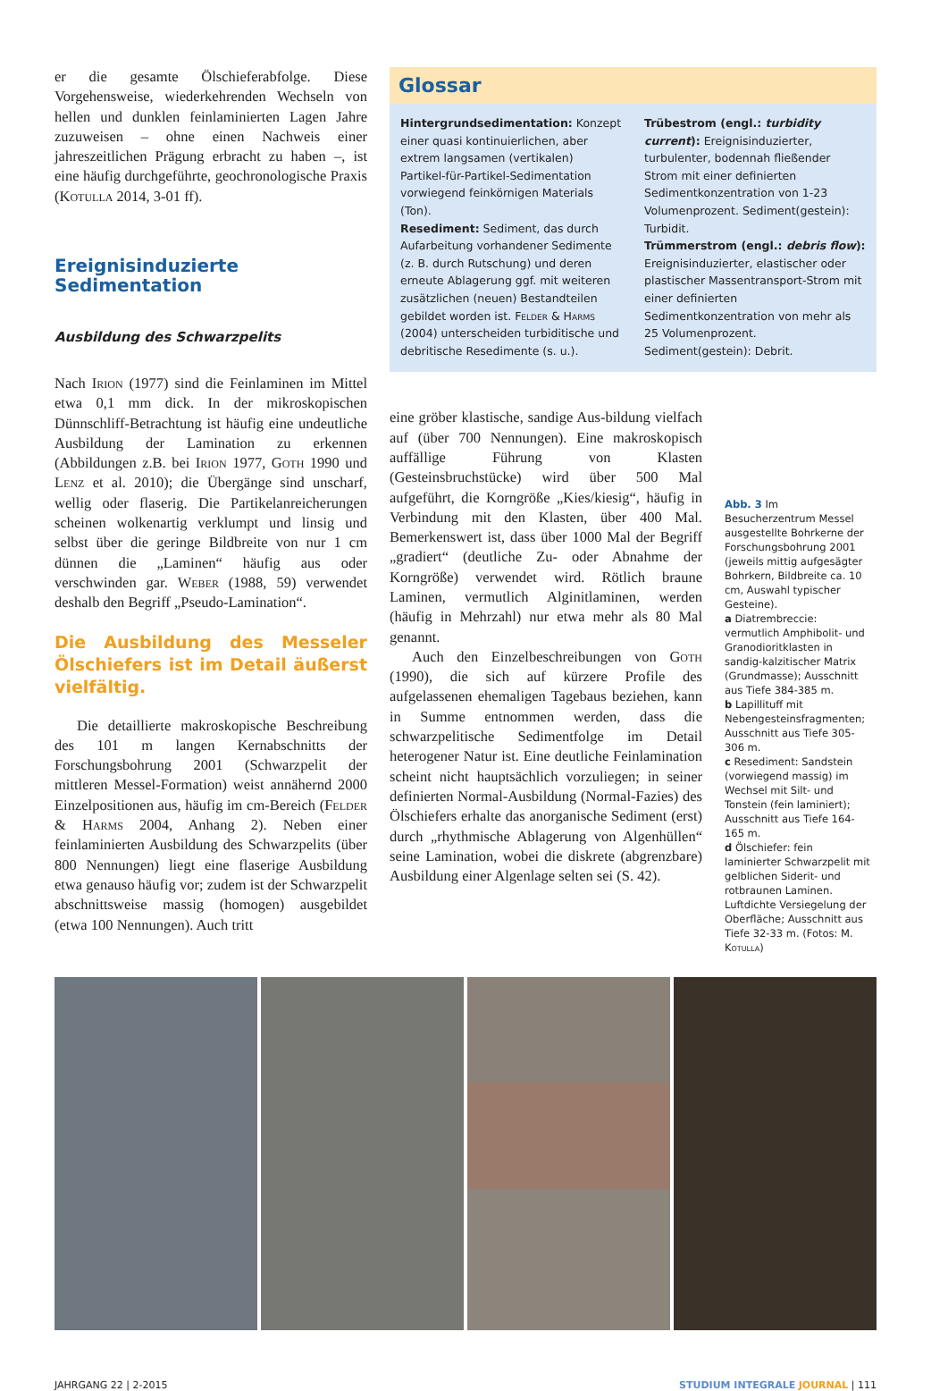er die gesamte Ölschieferabfolge. Diese Vorgehensweise, wiederkehrenden Wechseln von hellen und dunklen feinlaminierten Lagen Jahre zuzuweisen – ohne einen Nachweis einer jahreszeitlichen Prägung erbracht zu haben –, ist eine häufig durchgeführte, geochronologische Praxis (Kotulla 2014, 3-01 ff).
Ereignisinduzierte Sedimentation
Ausbildung des Schwarzpelits
Nach Irion (1977) sind die Feinlaminen im Mittel etwa 0,1 mm dick. In der mikroskopischen Dünnschliff-Betrachtung ist häufig eine undeutliche Ausbildung der Lamination zu erkennen (Abbildungen z.B. bei Irion 1977, Goth 1990 und Lenz et al. 2010); die Übergänge sind unscharf, wellig oder flaserig. Die Partikelanreicherungen scheinen wolkenartig verklumpt und linsig und selbst über die geringe Bildbreite von nur 1 cm dünnen die „Laminen“ häufig aus oder verschwinden gar. Weber (1988, 59) verwendet deshalb den Begriff „Pseudo-Lamination“.
Die Ausbildung des Messeler Ölschiefers ist im Detail äußerst vielfältig.
Die detaillierte makroskopische Beschreibung des 101 m langen Kernabschnitts der Forschungsbohrung 2001 (Schwarzpelit der mittleren Messel-Formation) weist annähernd 2000 Einzelpositionen aus, häufig im cm-Bereich (Felder & Harms 2004, Anhang 2). Neben einer feinlaminierten Ausbildung des Schwarzpelits (über 800 Nennungen) liegt eine flaserige Ausbildung etwa genauso häufig vor; zudem ist der Schwarzpelit abschnittsweise massig (homogen) ausgebildet (etwa 100 Nennungen). Auch tritt
Glossar
Hintergrundsedimentation: Konzept einer quasi kontinuierlichen, aber extrem langsamen (vertikalen) Partikel-für-Partikel-Sedimentation vorwiegend feinkörnigen Materials (Ton).
Resediment: Sediment, das durch Aufarbeitung vorhandener Sedimente (z. B. durch Rutschung) und deren erneute Ablagerung ggf. mit weiteren zusätzlichen (neuen) Bestandteilen gebildet worden ist. Felder & Harms (2004) unterscheiden turbiditische und debritische Resedimente (s. u.).
Trübestrom (engl.: turbidity current): Ereignisinduzierter, turbulenter, bodennah fließender Strom mit einer definierten Sedimentkonzentration von 1-23 Volumenprozent. Sediment(gestein): Turbidit.
Trümmerstrom (engl.: debris flow): Ereignisinduzierter, elastischer oder plastischer Massentransport-Strom mit einer definierten Sedimentkonzentration von mehr als 25 Volumenprozent. Sediment(gestein): Debrit.
eine gröber klastische, sandige Aus-bildung vielfach auf (über 700 Nennungen). Eine makroskopisch auffällige Führung von Klasten (Gesteinsbruchstücke) wird über 500 Mal aufgeführt, die Korngröße „Kies/kiesig“, häufig in Verbindung mit den Klasten, über 400 Mal. Bemerkenswert ist, dass über 1000 Mal der Begriff „gradiert“ (deutliche Zu- oder Abnahme der Korngröße) verwendet wird. Rötlich braune Laminen, vermutlich Alginitlaminen, werden (häufig in Mehrzahl) nur etwa mehr als 80 Mal genannt.
Auch den Einzelbeschreibungen von Goth (1990), die sich auf kürzere Profile des aufgelassenen ehemaligen Tagebaus beziehen, kann in Summe entnommen werden, dass die schwarzpelitische Sedimentfolge im Detail heterogener Natur ist. Eine deutliche Feinlamination scheint nicht hauptsächlich vorzuliegen; in seiner definierten Normal-Ausbildung (Normal-Fazies) des Ölschiefers erhalte das anorganische Sediment (erst) durch „rhythmische Ablagerung von Algenhüllen“ seine Lamination, wobei die diskrete (abgrenzbare) Ausbildung einer Algenlage selten sei (S. 42).
Abb. 3 Im Besucherzentrum Messel ausgestellte Bohrkerne der Forschungsbohrung 2001 (jeweils mittig aufgesägter Bohrkern, Bildbreite ca. 10 cm, Auswahl typischer Gesteine).
a Diatrembreccie: vermutlich Amphibolit- und Granodioritklasten in sandig-kalzitischer Matrix (Grundmasse); Ausschnitt aus Tiefe 384-385 m.
b Lapillituff mit Nebengesteinsfragmenten; Ausschnitt aus Tiefe 305-306 m.
c Resediment: Sandstein (vorwiegend massig) im Wechsel mit Silt- und Tonstein (fein laminiert); Ausschnitt aus Tiefe 164-165 m.
d Ölschiefer: fein laminierter Schwarzpelit mit gelblichen Siderit- und rotbraunen Laminen. Luftdichte Versiegelung der Oberfläche; Ausschnitt aus Tiefe 32-33 m. (Fotos: M. Kotulla)
JAHRGANG 22 | 2-2015 STUDIUM INTEGRALE JOURNAL | 111